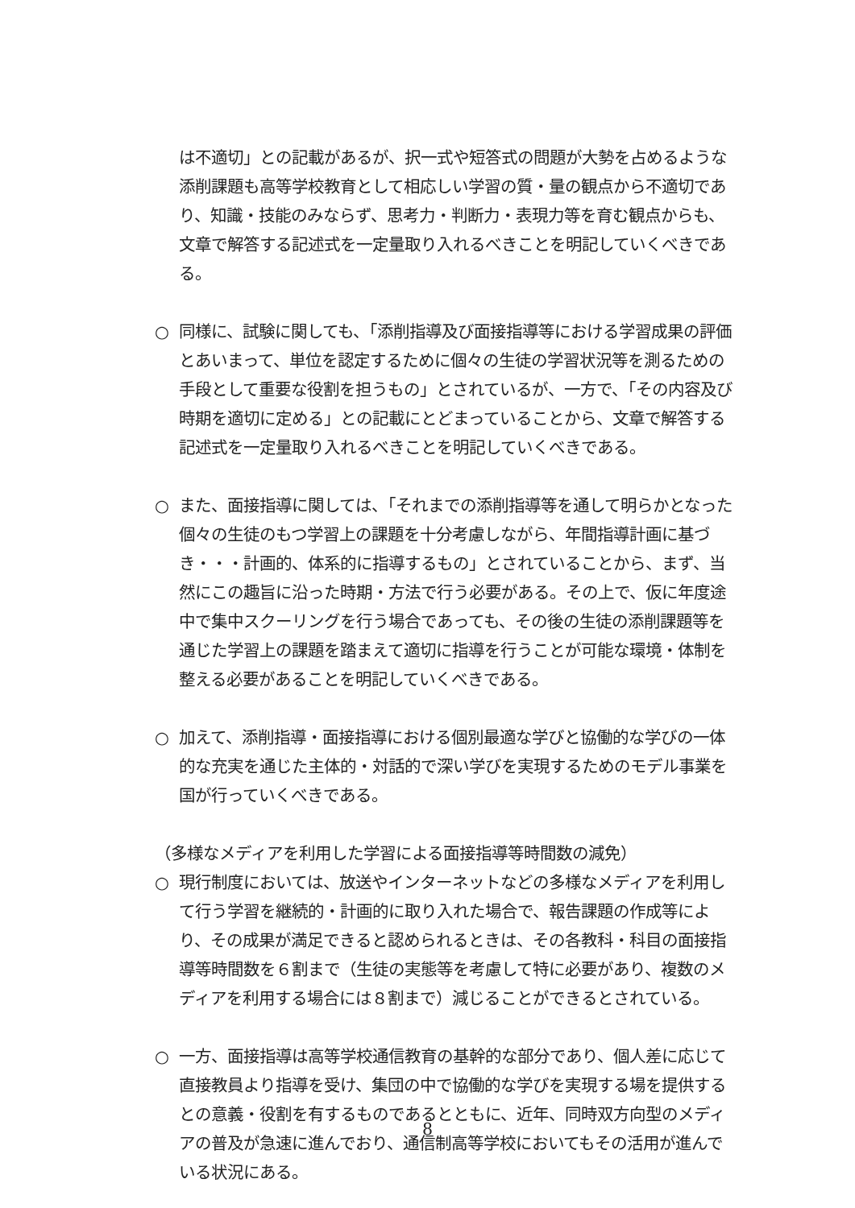は不適切」との記載があるが、択一式や短答式の問題が大勢を占めるような添削課題も高等学校教育として相応しい学習の質・量の観点から不適切であり、知識・技能のみならず、思考力・判断力・表現力等を育む観点からも、文章で解答する記述式を一定量取り入れるべきことを明記していくべきである。
○ 同様に、試験に関しても、「添削指導及び面接指導等における学習成果の評価とあいまって、単位を認定するために個々の生徒の学習状況等を測るための手段として重要な役割を担うもの」とされているが、一方で、「その内容及び時期を適切に定める」との記載にとどまっていることから、文章で解答する記述式を一定量取り入れるべきことを明記していくべきである。
○ また、面接指導に関しては、「それまでの添削指導等を通して明らかとなった個々の生徒のもつ学習上の課題を十分考慮しながら、年間指導計画に基づき・・・計画的、体系的に指導するもの」とされていることから、まず、当然にこの趣旨に沿った時期・方法で行う必要がある。その上で、仮に年度途中で集中スクーリングを行う場合であっても、その後の生徒の添削課題等を通じた学習上の課題を踏まえて適切に指導を行うことが可能な環境・体制を整える必要があることを明記していくべきである。
○ 加えて、添削指導・面接指導における個別最適な学びと協働的な学びの一体的な充実を通じた主体的・対話的で深い学びを実現するためのモデル事業を国が行っていくべきである。
（多様なメディアを利用した学習による面接指導等時間数の減免）
○ 現行制度においては、放送やインターネットなどの多様なメディアを利用して行う学習を継続的・計画的に取り入れた場合で、報告課題の作成等により、その成果が満足できると認められるときは、その各教科・科目の面接指導等時間数を６割まで（生徒の実態等を考慮して特に必要があり、複数のメディアを利用する場合には８割まで）減じることができるとされている。
○ 一方、面接指導は高等学校通信教育の基幹的な部分であり、個人差に応じて直接教員より指導を受け、集団の中で協働的な学びを実現する場を提供するとの意義・役割を有するものであるとともに、近年、同時双方向型のメディアの普及が急速に進んでおり、通信制高等学校においてもその活用が進んでいる状況にある。
8